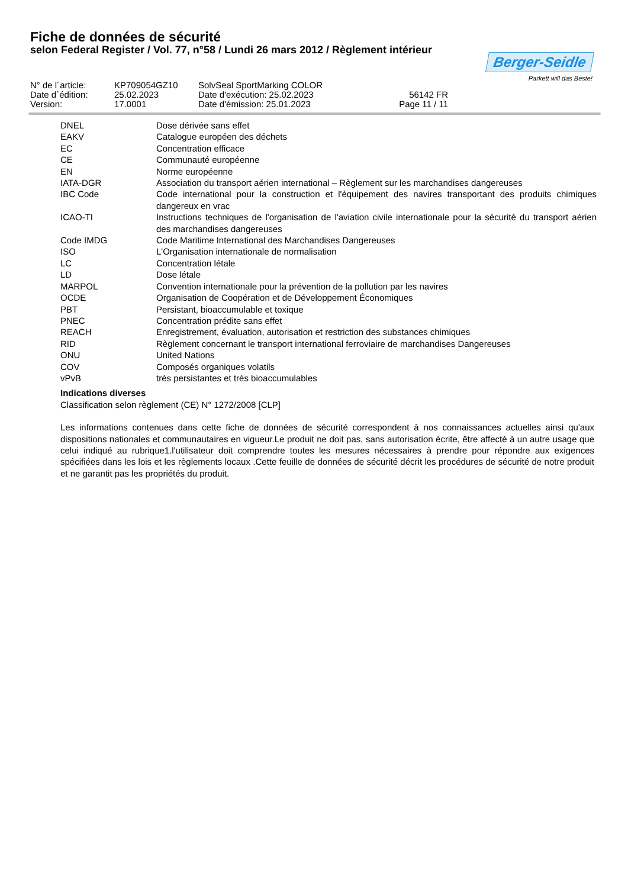Fiche de données de sécurité
selon Federal Register / Vol. 77, n°58 / Lundi 26 mars 2012 / Règlement intérieur
Berger-Seidle
Parkett will das Beste!
| N° de l´article: | KP709054GZ10 | SolvSeal SportMarking COLOR | |
| Date d´édition: | 25.02.2023 | Date d'exécution: 25.02.2023 | 56142 FR |
| Version: | 17.0001 | Date d'émission: 25.01.2023 | Page 11 / 11 |
| DNEL | Dose dérivée sans effet |
| EAKV | Catalogue européen des déchets |
| EC | Concentration efficace |
| CE | Communauté européenne |
| EN | Norme européenne |
| IATA-DGR | Association du transport aérien international – Règlement sur les marchandises dangereuses |
| IBC Code | Code international pour la construction et l'équipement des navires transportant des produits chimiques dangereux en vrac |
| ICAO-TI | Instructions techniques de l'organisation de l'aviation civile internationale pour la sécurité du transport aérien des marchandises dangereuses |
| Code IMDG | Code Maritime International des Marchandises Dangereuses |
| ISO | L'Organisation internationale de normalisation |
| LC | Concentration létale |
| LD | Dose létale |
| MARPOL | Convention internationale pour la prévention de la pollution par les navires |
| OCDE | Organisation de Coopération et de Développement Économiques |
| PBT | Persistant, bioaccumulable et toxique |
| PNEC | Concentration prédite sans effet |
| REACH | Enregistrement, évaluation, autorisation et restriction des substances chimiques |
| RID | Règlement concernant le transport international ferroviaire de marchandises Dangereuses |
| ONU | United Nations |
| COV | Composés organiques volatils |
| vPvB | très persistantes et très bioaccumulables |
Indications diverses
Classification selon règlement (CE) N° 1272/2008 [CLP]
Les informations contenues dans cette fiche de données de sécurité correspondent à nos connaissances actuelles ainsi qu'aux dispositions nationales et communautaires en vigueur.Le produit ne doit pas, sans autorisation écrite, être affecté à un autre usage que celui indiqué au rubrique1.l'utilisateur doit comprendre toutes les mesures nécessaires à prendre pour répondre aux exigences spécifiées dans les lois et les règlements locaux .Cette feuille de données de sécurité décrit les procédures de sécurité de notre produit et ne garantit pas les propriétés du produit.